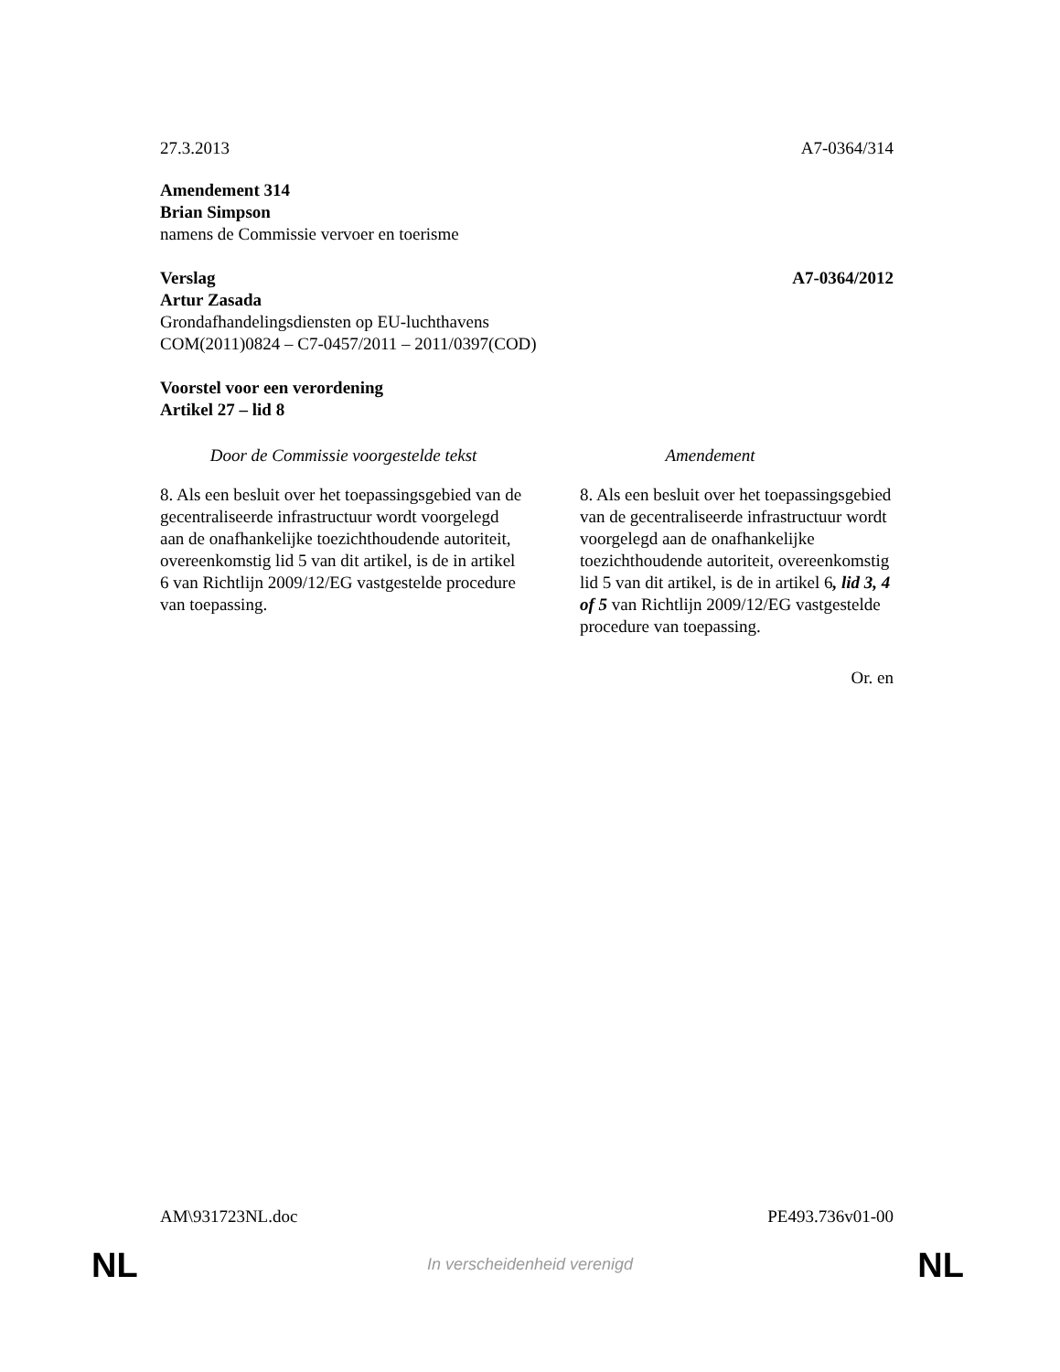27.3.2013 A7-0364/314
Amendement 314
Brian Simpson
namens de Commissie vervoer en toerisme
Verslag A7-0364/2012
Artur Zasada
Grondafhandelingsdiensten op EU-luchthavens
COM(2011)0824 – C7-0457/2011 – 2011/0397(COD)
Voorstel voor een verordening
Artikel 27 – lid 8
| Door de Commissie voorgestelde tekst | Amendement |
| --- | --- |
| 8. Als een besluit over het toepassingsgebied van de gecentraliseerde infrastructuur wordt voorgelegd aan de onafhankelijke toezichthoudende autoriteit, overeenkomstig lid 5 van dit artikel, is de in artikel 6 van Richtlijn 2009/12/EG vastgestelde procedure van toepassing. | 8. Als een besluit over het toepassingsgebied van de gecentraliseerde infrastructuur wordt voorgelegd aan de onafhankelijke toezichthoudende autoriteit, overeenkomstig lid 5 van dit artikel, is de in artikel 6 , lid 3, 4 of 5 van Richtlijn 2009/12/EG vastgestelde procedure van toepassing. |
Or. en
AM\931723NL.doc PE493.736v01-00
NL
In verscheidenheid verenigd NL